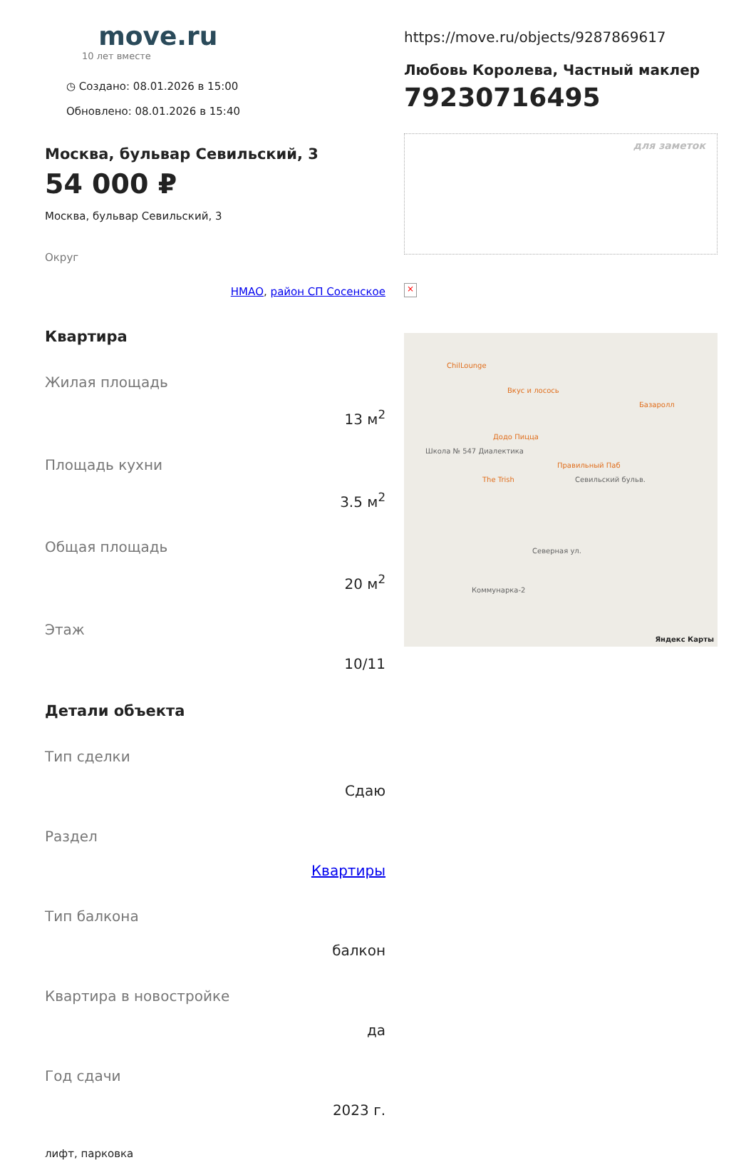move.ru
10 лет вместе
◷ Создано: 08.01.2026 в 15:00
Обновлено: 08.01.2026 в 15:40
Москва, бульвар Севильский, 3
54 000 ₽
Москва, бульвар Севильский, 3
Округ
НМАО, район СП Сосенское
Квартира
Жилая площадь
13 м<sup>2</sup>
Площадь кухни
3.5 м<sup>2</sup>
Общая площадь
20 м<sup>2</sup>
Этаж
10/11
Детали объекта
Тип сделки
Сдаю
Раздел
Квартиры
Тип балкона
балкон
Квартира в новостройке
да
Год сдачи
2023 г.
лифт, парковка
https://move.ru/objects/9287869617
Любовь Королева, Частный маклер
79230716495
для заметок
×
ChilLounge
Вкус и лосось
Базаролл
Додо Пицца
Школа № 547 Диалектика
Правильный Паб
The Trish Севильский бульв.
Северная ул.
Коммунарка-2
Яндекс Карты